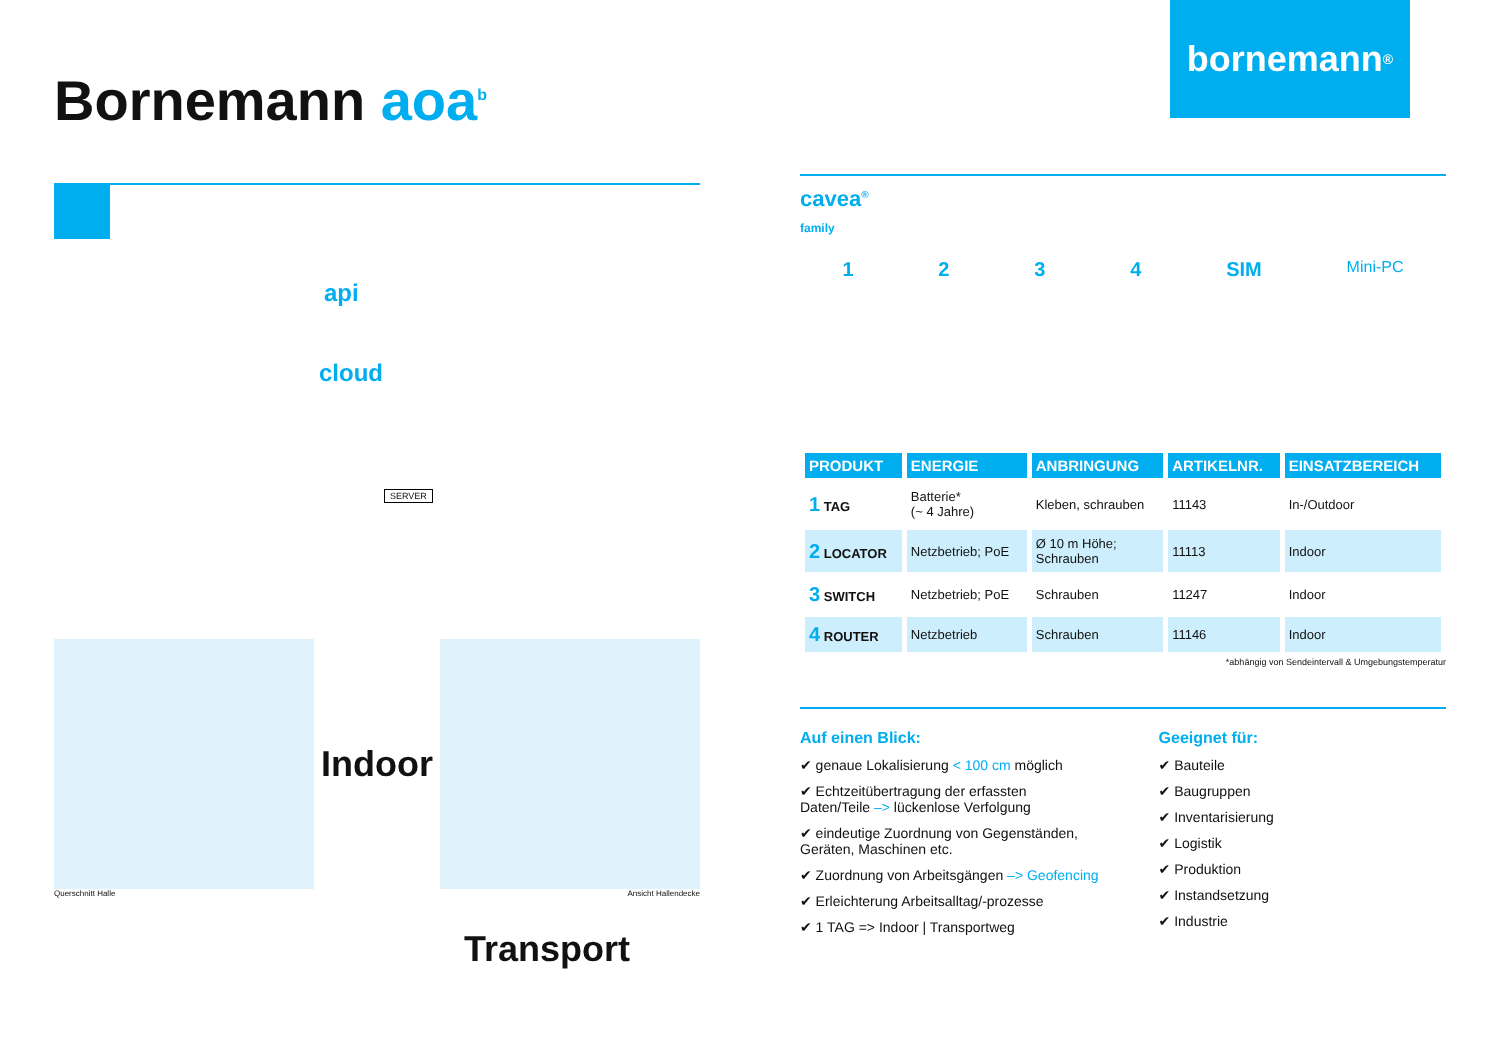Bornemann aoa<sup>b</sup>
api
cloud
SERVER
Indoor
Querschnitt Halle Ansicht Hallendecke
Transport
bornemann<sup>®</sup>
cavea<sup>®</sup>
family
1 2 3 4 SIM
Mini-PC
| PRODUKT | ENERGIE | ANBRINGUNG | ARTIKELNR. | EINSATZBEREICH |
| --- | --- | --- | --- | --- |
| 1 TAG | Batterie* (~ 4 Jahre) | Kleben, schrauben | 11143 | In-/Outdoor |
| 2 LOCATOR | Netzbetrieb; PoE | Ø 10 m Höhe; Schrauben | 11113 | Indoor |
| 3 SWITCH | Netzbetrieb; PoE | Schrauben | 11247 | Indoor |
| 4 ROUTER | Netzbetrieb | Schrauben | 11146 | Indoor |
*abhängig von Sendeintervall & Umgebungstemperatur
Auf einen Blick:
✔ genaue Lokalisierung < 100 cm möglich
✔ Echtzeitübertragung der erfassten
Daten/Teile –> lückenlose Verfolgung
✔ eindeutige Zuordnung von Gegenständen,
Geräten, Maschinen etc.
✔ Zuordnung von Arbeitsgängen –> Geofencing
✔ Erleichterung Arbeitsalltag/-prozesse
✔ 1 TAG => Indoor | Transportweg
Geeignet für:
✔ Bauteile
✔ Baugruppen
✔ Inventarisierung
✔ Logistik
✔ Produktion
✔ Instandsetzung
✔ Industrie